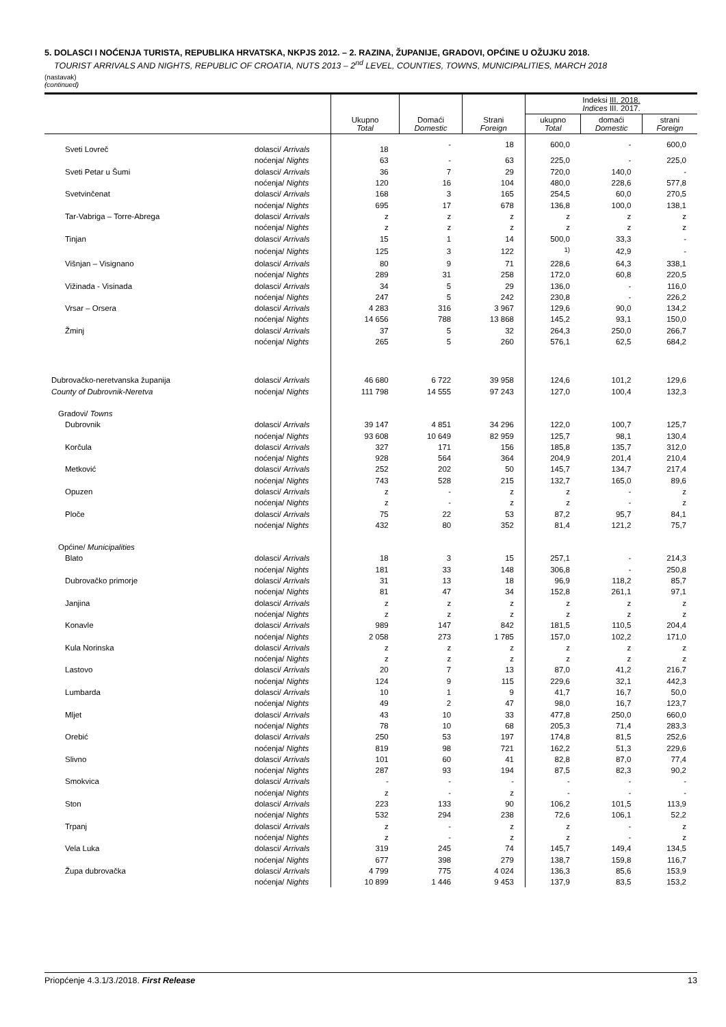5. DOLASCI I NOĆENJA TURISTA, REPUBLIKA HRVATSKA, NKPJS 2012. – 2. RAZINA, ŽUPANIJE, GRADOVI, OPĆINE U OŽUJKU 2018.
TOURIST ARRIVALS AND NIGHTS, REPUBLIC OF CROATIA, NUTS 2013 – 2<sup>nd</sup> LEVEL, COUNTIES, TOWNS, MUNICIPALITIES, MARCH 2018
(nastavak)
(continued)
| | | Ukupno Total | Domaći Domestic | Strani Foreign | Indeksi III. 2018. Indices III. 2017. | | |
| --- | --- | --- | --- | --- | --- | --- | --- |
| | | | | | ukupno Total | domaći Domestic | strani Foreign |
| Sveti Lovreč | dolasci/ Arrivals | 18 | - | 18 | 600,0 | - | 600,0 |
| | noćenja/ Nights | 63 | - | 63 | 225,0 | - | 225,0 |
| Sveti Petar u Šumi | dolasci/ Arrivals | 36 | 7 | 29 | 720,0 | 140,0 | - |
| | noćenja/ Nights | 120 | 16 | 104 | 480,0 | 228,6 | 577,8 |
| Svetvinčenat | dolasci/ Arrivals | 168 | 3 | 165 | 254,5 | 60,0 | 270,5 |
| | noćenja/ Nights | 695 | 17 | 678 | 136,8 | 100,0 | 138,1 |
| Tar-Vabriga – Torre-Abrega | dolasci/ Arrivals | z | z | z | z | z | z |
| | noćenja/ Nights | z | z | z | z | z | z |
| Tinjan | dolasci/ Arrivals | 15 | 1 | 14 | 500,0 | 33,3 | - |
| | noćenja/ Nights | 125 | 3 | 122 | <sup>1)</sup> | 42,9 | - |
| Višnjan – Visignano | dolasci/ Arrivals | 80 | 9 | 71 | 228,6 | 64,3 | 338,1 |
| | noćenja/ Nights | 289 | 31 | 258 | 172,0 | 60,8 | 220,5 |
| Vižinada - Visinada | dolasci/ Arrivals | 34 | 5 | 29 | 136,0 | - | 116,0 |
| | noćenja/ Nights | 247 | 5 | 242 | 230,8 | - | 226,2 |
| Vrsar – Orsera | dolasci/ Arrivals | 4 283 | 316 | 3 967 | 129,6 | 90,0 | 134,2 |
| | noćenja/ Nights | 14 656 | 788 | 13 868 | 145,2 | 93,1 | 150,0 |
| Žminj | dolasci/ Arrivals | 37 | 5 | 32 | 264,3 | 250,0 | 266,7 |
| | noćenja/ Nights | 265 | 5 | 260 | 576,1 | 62,5 | 684,2 |
| Dubrovačko-neretvanska županija | dolasci/ Arrivals | 46 680 | 6 722 | 39 958 | 124,6 | 101,2 | 129,6 |
| County of Dubrovnik-Neretva | noćenja/ Nights | 111 798 | 14 555 | 97 243 | 127,0 | 100,4 | 132,3 |
| Gradovi/ Towns | | | | | | | |
| Dubrovnik | dolasci/ Arrivals | 39 147 | 4 851 | 34 296 | 122,0 | 100,7 | 125,7 |
| | noćenja/ Nights | 93 608 | 10 649 | 82 959 | 125,7 | 98,1 | 130,4 |
| Korčula | dolasci/ Arrivals | 327 | 171 | 156 | 185,8 | 135,7 | 312,0 |
| | noćenja/ Nights | 928 | 564 | 364 | 204,9 | 201,4 | 210,4 |
| Metković | dolasci/ Arrivals | 252 | 202 | 50 | 145,7 | 134,7 | 217,4 |
| | noćenja/ Nights | 743 | 528 | 215 | 132,7 | 165,0 | 89,6 |
| Opuzen | dolasci/ Arrivals | z | - | z | z | - | z |
| | noćenja/ Nights | z | - | z | z | - | z |
| Ploče | dolasci/ Arrivals | 75 | 22 | 53 | 87,2 | 95,7 | 84,1 |
| | noćenja/ Nights | 432 | 80 | 352 | 81,4 | 121,2 | 75,7 |
| Općine/ Municipalities | | | | | | | |
| Blato | dolasci/ Arrivals | 18 | 3 | 15 | 257,1 | - | 214,3 |
| | noćenja/ Nights | 181 | 33 | 148 | 306,8 | - | 250,8 |
| Dubrovačko primorje | dolasci/ Arrivals | 31 | 13 | 18 | 96,9 | 118,2 | 85,7 |
| | noćenja/ Nights | 81 | 47 | 34 | 152,8 | 261,1 | 97,1 |
| Janjina | dolasci/ Arrivals | z | z | z | z | z | z |
| | noćenja/ Nights | z | z | z | z | z | z |
| Konavle | dolasci/ Arrivals | 989 | 147 | 842 | 181,5 | 110,5 | 204,4 |
| | noćenja/ Nights | 2 058 | 273 | 1 785 | 157,0 | 102,2 | 171,0 |
| Kula Norinska | dolasci/ Arrivals | z | z | z | z | z | z |
| | noćenja/ Nights | z | z | z | z | z | z |
| Lastovo | dolasci/ Arrivals | 20 | 7 | 13 | 87,0 | 41,2 | 216,7 |
| | noćenja/ Nights | 124 | 9 | 115 | 229,6 | 32,1 | 442,3 |
| Lumbarda | dolasci/ Arrivals | 10 | 1 | 9 | 41,7 | 16,7 | 50,0 |
| | noćenja/ Nights | 49 | 2 | 47 | 98,0 | 16,7 | 123,7 |
| Mljet | dolasci/ Arrivals | 43 | 10 | 33 | 477,8 | 250,0 | 660,0 |
| | noćenja/ Nights | 78 | 10 | 68 | 205,3 | 71,4 | 283,3 |
| Orebić | dolasci/ Arrivals | 250 | 53 | 197 | 174,8 | 81,5 | 252,6 |
| | noćenja/ Nights | 819 | 98 | 721 | 162,2 | 51,3 | 229,6 |
| Slivno | dolasci/ Arrivals | 101 | 60 | 41 | 82,8 | 87,0 | 77,4 |
| | noćenja/ Nights | 287 | 93 | 194 | 87,5 | 82,3 | 90,2 |
| Smokvica | dolasci/ Arrivals | - | - | - | - | - | - |
| | noćenja/ Nights | z | - | z | - | - | - |
| Ston | dolasci/ Arrivals | 223 | 133 | 90 | 106,2 | 101,5 | 113,9 |
| | noćenja/ Nights | 532 | 294 | 238 | 72,6 | 106,1 | 52,2 |
| Trpanj | dolasci/ Arrivals | z | - | z | z | - | z |
| | noćenja/ Nights | z | - | z | z | - | z |
| Vela Luka | dolasci/ Arrivals | 319 | 245 | 74 | 145,7 | 149,4 | 134,5 |
| | noćenja/ Nights | 677 | 398 | 279 | 138,7 | 159,8 | 116,7 |
| Župa dubrovačka | dolasci/ Arrivals | 4 799 | 775 | 4 024 | 136,3 | 85,6 | 153,9 |
| | noćenja/ Nights | 10 899 | 1 446 | 9 453 | 137,9 | 83,5 | 153,2 |
Priopćenje 4.3.1/3./2018. First Release 13